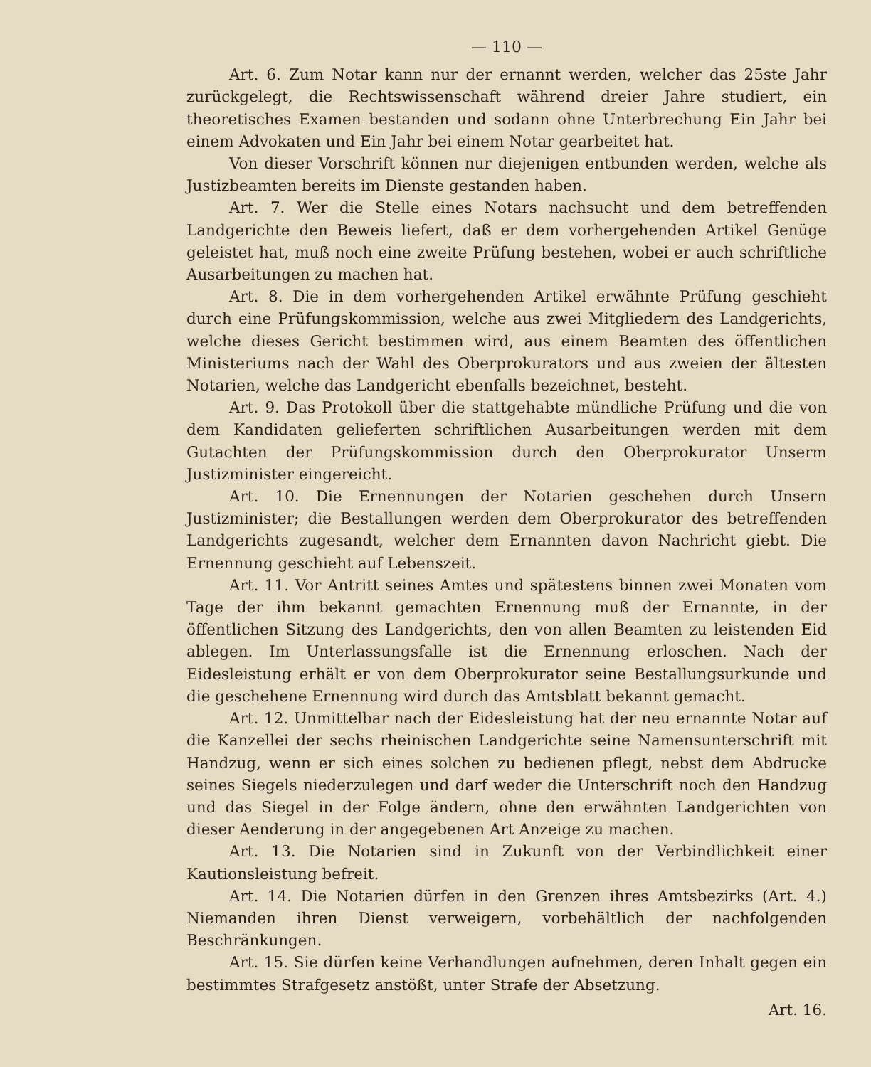— 110 —
Art. 6. Zum Notar kann nur der ernannt werden, welcher das 25ste Jahr zurückgelegt, die Rechtswissenschaft während dreier Jahre studiert, ein theoretisches Examen bestanden und sodann ohne Unterbrechung Ein Jahr bei einem Advokaten und Ein Jahr bei einem Notar gearbeitet hat.
Von dieser Vorschrift können nur diejenigen entbunden werden, welche als Justizbeamten bereits im Dienste gestanden haben.
Art. 7. Wer die Stelle eines Notars nachsucht und dem betreffenden Landgerichte den Beweis liefert, daß er dem vorhergehenden Artikel Genüge geleistet hat, muß noch eine zweite Prüfung bestehen, wobei er auch schriftliche Ausarbeitungen zu machen hat.
Art. 8. Die in dem vorhergehenden Artikel erwähnte Prüfung geschieht durch eine Prüfungskommission, welche aus zwei Mitgliedern des Landgerichts, welche dieses Gericht bestimmen wird, aus einem Beamten des öffentlichen Ministeriums nach der Wahl des Oberprokurators und aus zweien der ältesten Notarien, welche das Landgericht ebenfalls bezeichnet, besteht.
Art. 9. Das Protokoll über die stattgehabte mündliche Prüfung und die von dem Kandidaten gelieferten schriftlichen Ausarbeitungen werden mit dem Gutachten der Prüfungskommission durch den Oberprokurator Unserm Justizminister eingereicht.
Art. 10. Die Ernennungen der Notarien geschehen durch Unsern Justizminister; die Bestallungen werden dem Oberprokurator des betreffenden Landgerichts zugesandt, welcher dem Ernannten davon Nachricht giebt. Die Ernennung geschieht auf Lebenszeit.
Art. 11. Vor Antritt seines Amtes und spätestens binnen zwei Monaten vom Tage der ihm bekannt gemachten Ernennung muß der Ernannte, in der öffentlichen Sitzung des Landgerichts, den von allen Beamten zu leistenden Eid ablegen. Im Unterlassungsfalle ist die Ernennung erloschen. Nach der Eidesleistung erhält er von dem Oberprokurator seine Bestallungsurkunde und die geschehene Ernennung wird durch das Amtsblatt bekannt gemacht.
Art. 12. Unmittelbar nach der Eidesleistung hat der neu ernannte Notar auf die Kanzellei der sechs rheinischen Landgerichte seine Namensunterschrift mit Handzug, wenn er sich eines solchen zu bedienen pflegt, nebst dem Abdrucke seines Siegels niederzulegen und darf weder die Unterschrift noch den Handzug und das Siegel in der Folge ändern, ohne den erwähnten Landgerichten von dieser Aenderung in der angegebenen Art Anzeige zu machen.
Art. 13. Die Notarien sind in Zukunft von der Verbindlichkeit einer Kautionsleistung befreit.
Art. 14. Die Notarien dürfen in den Grenzen ihres Amtsbezirks (Art. 4.) Niemanden ihren Dienst verweigern, vorbehältlich der nachfolgenden Beschränkungen.
Art. 15. Sie dürfen keine Verhandlungen aufnehmen, deren Inhalt gegen ein bestimmtes Strafgesetz anstößt, unter Strafe der Absetzung.
Art. 16.